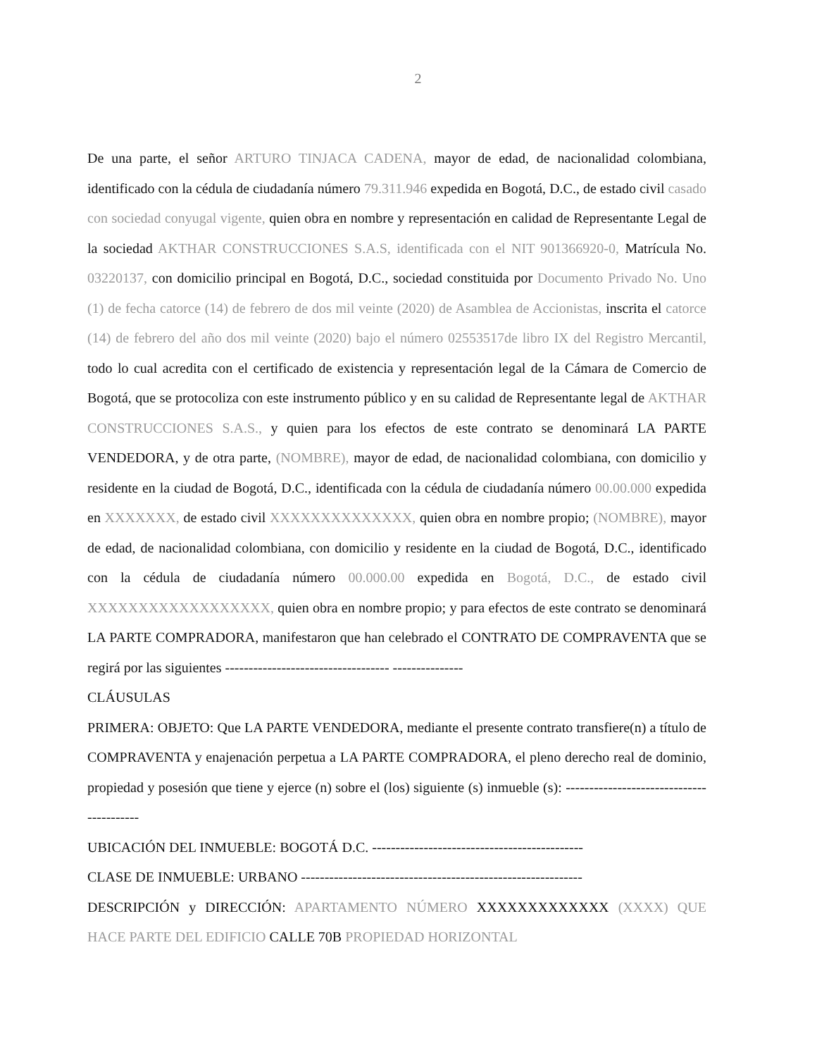2
De una parte, el señor ARTURO TINJACA CADENA, mayor de edad, de nacionalidad colombiana, identificado con la cédula de ciudadanía número 79.311.946 expedida en Bogotá, D.C., de estado civil casado con sociedad conyugal vigente, quien obra en nombre y representación en calidad de Representante Legal de la sociedad AKTHAR CONSTRUCCIONES S.A.S, identificada con el NIT 901366920-0, Matrícula No. 03220137, con domicilio principal en Bogotá, D.C., sociedad constituida por Documento Privado No. Uno (1) de fecha catorce (14) de febrero de dos mil veinte (2020) de Asamblea de Accionistas, inscrita el catorce (14) de febrero del año dos mil veinte (2020) bajo el número 02553517de libro IX del Registro Mercantil, todo lo cual acredita con el certificado de existencia y representación legal de la Cámara de Comercio de Bogotá, que se protocoliza con este instrumento público y en su calidad de Representante legal de AKTHAR CONSTRUCCIONES S.A.S., y quien para los efectos de este contrato se denominará LA PARTE VENDEDORA, y de otra parte, (NOMBRE), mayor de edad, de nacionalidad colombiana, con domicilio y residente en la ciudad de Bogotá, D.C., identificada con la cédula de ciudadanía número 00.00.000 expedida en XXXXXXX, de estado civil XXXXXXXXXXXXXX, quien obra en nombre propio; (NOMBRE), mayor de edad, de nacionalidad colombiana, con domicilio y residente en la ciudad de Bogotá, D.C., identificado con la cédula de ciudadanía número 00.000.00 expedida en Bogotá, D.C., de estado civil XXXXXXXXXXXXXXXXXX, quien obra en nombre propio; y para efectos de este contrato se denominará LA PARTE COMPRADORA, manifestaron que han celebrado el CONTRATO DE COMPRAVENTA que se regirá por las siguientes ----------------------------------- ---------------
CLÁUSULAS
PRIMERA: OBJETO: Que LA PARTE VENDEDORA, mediante el presente contrato transfiere(n) a título de COMPRAVENTA y enajenación perpetua a LA PARTE COMPRADORA, el pleno derecho real de dominio, propiedad y posesión que tiene y ejerce (n) sobre el (los) siguiente (s) inmueble (s): -----------------------------------------
UBICACIÓN DEL INMUEBLE: BOGOTÁ D.C. ---------------------------------------------
CLASE DE INMUEBLE: URBANO ------------------------------------------------------------
DESCRIPCIÓN y DIRECCIÓN: APARTAMENTO NÚMERO XXXXXXXXXXXXX (XXXX) QUE HACE PARTE DEL EDIFICIO CALLE 70B PROPIEDAD HORIZONTAL